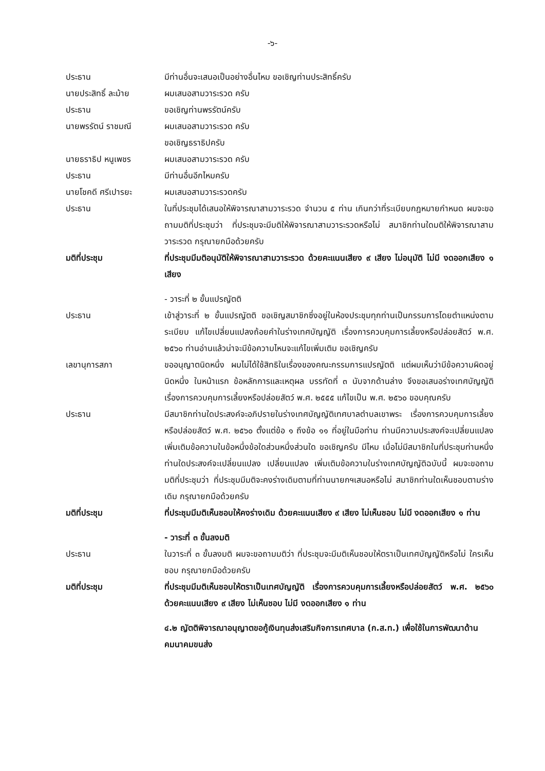-๖-
ประธาน มีท่านอื่นจะเสนอเป็นอย่างอื่นไหม ขอเชิญท่านประสิทธิ์ครับ
นายประสิทธิ์ ละม้าย ผมเสนอสามวาระรวด ครับ
ประธาน ขอเชิญท่านพรรัตน์ครับ
นายพรรัตน์ ราชมณี ผมเสนอสามวาระรวด ครับ
ขอเชิญธราธิปครับ
นายธราธิป หนูเพชร ผมเสนอสามวาระรวด ครับ
ประธาน มีท่านอื่นอีกไหมครับ
นายโชคดี ศรีเปารยะ ผมเสนอสามวาระรวดครับ
ประธาน ในที่ประชุมได้เสนอให้พิจารณาสามวาระรวด จำนวน ๕ ท่าน เกินกว่าที่ระเบียบกฎหมายกำหนด ผมจะขอถามมติที่ประชุมว่า ที่ประชุมจะมีมติให้พิจารณาสามวาระรวดหรือไม่ สมาชิกท่านใดมติให้พิจารณาสามวาระรวด กรุณายกมือด้วยครับ
มติที่ประชุม ที่ประชุมมีมติอนุมัติให้พิจารณาสามวาระรวด ด้วยคะแนนเสียง ๙ เสียง ไม่อนุมัติ ไม่มี งดออกเสียง ๑ เสียง
- วาระที่ ๒ ขั้นแปรญัตติ
ประธาน เข้าสู่วาระที่ ๒ ขั้นแปรญัตติ ขอเชิญสมาชิกซึ่งอยู่ในห้องประชุมทุกท่านเป็นกรรมการโดยตำแหน่งตามระเบียบ แก้ไขเปลี่ยนแปลงถ้อยคำในร่างเทศบัญญัติ เรื่องการควบคุมการเลี้ยงหรือปล่อยสัตว์ พ.ศ. ๒๕๖๐ ท่านอ่านแล้วน่าจะมีข้อความไหนจะแก้ไขเพิ่มเติม ขอเชิญครับ
เลขานุการสภา ขออนุญาตนิดหนึ่ง ผมไม่ได้ใช้สิทธิในเรื่องของคณะกรรมการแปรญัตติ แต่ผมเห็นว่ามีข้อความผิดอยู่นิดหนึ่ง ในหน้าแรก ข้อหลักการและเหตุผล บรรทัดที่ ๓ นับจากด้านล่าง จึงขอเสนอร่างเทศบัญญัติ เรื่องการควบคุมการเลี้ยงหรือปล่อยสัตว์ พ.ศ. ๒๕๕๕ แก้ไขเป็น พ.ศ. ๒๕๖๐ ขอบคุณครับ
ประธาน มีสมาชิกท่านใดประสงค์จะอภิปรายในร่างเทศบัญญัติเทศบาลตำบลเขาพระ เรื่องการควบคุมการเลี้ยงหรือปล่อยสัตว์ พ.ศ. ๒๕๖๐ ตั้งแต่ข้อ ๑ ถึงข้อ ๑๑ ที่อยู่ในมือท่าน ท่านมีความประสงค์จะเปลี่ยนแปลง เพิ่มเติมข้อความในข้อหนึ่งข้อใดส่วนหนึ่งส่วนใด ขอเชิญครับ มีไหม เมื่อไม่มีสมาชิกในที่ประชุมท่านหนึ่งท่านใดประสงค์จะเปลี่ยนแปลง เปลี่ยนแปลง เพิ่มเติมข้อความในร่างเทศบัญญัติฉบับนี้ ผมจะขอถามมติที่ประชุมว่า ที่ประชุมมีมติจะคงร่างเดิมตามที่ท่านนายกฯเสนอหรือไม่ สมาชิกท่านใดเห็นชอบตามร่างเดิม กรุณายกมือด้วยครับ
มติที่ประชุม ที่ประชุมมีมติเห็นชอบให้คงร่างเดิม ด้วยคะแนนเสียง ๙ เสียง ไม่เห็นชอบ ไม่มี งดออกเสียง ๑ ท่าน
- วาระที่ ๓ ขั้นลงมติ
ประธาน ในวาระที่ ๓ ขั้นลงมติ ผมจะขอถามมติว่า ที่ประชุมจะมีมติเห็นชอบให้ตราเป็นเทศบัญญัติหรือไม่ ใครเห็นชอบ กรุณายกมือด้วยครับ
มติที่ประชุม ที่ประชุมมีมติเห็นชอบให้ตราเป็นเทศบัญญัติ เรื่องการควบคุมการเลี้ยงหรือปล่อยสัตว์ พ.ศ. ๒๕๖๐ ด้วยคะแนนเสียง ๙ เสียง ไม่เห็นชอบ ไม่มี งดออกเสียง ๑ ท่าน
๔.๒ ญัตติพิจารณาอนุญาตขอกู้เงินทุนส่งเสริมกิจการเทศบาล (ก.ส.ท.) เพื่อใช้ในการพัฒนาด้านคมนาคมขนส่ง